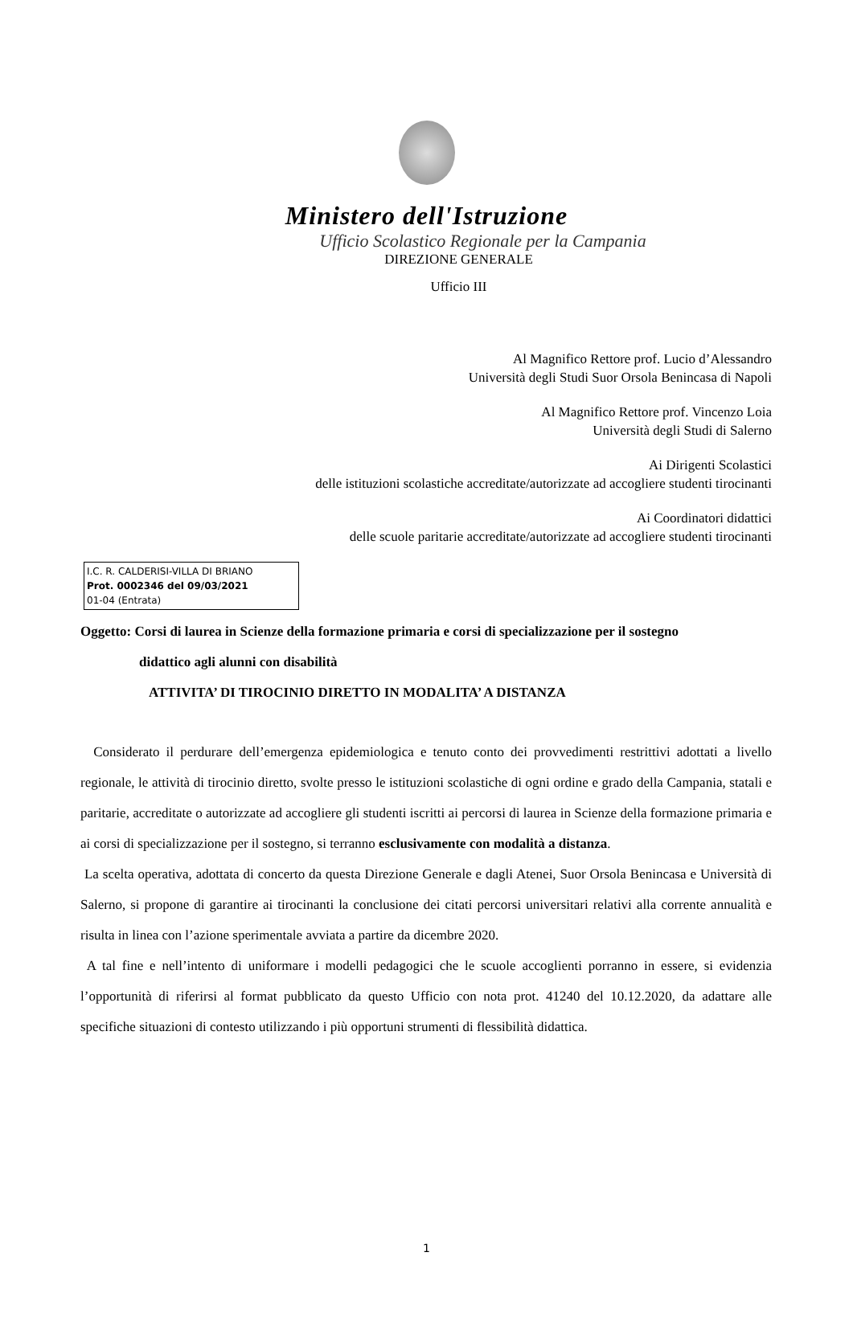Ministero dell'Istruzione
Ufficio Scolastico Regionale per la Campania
DIREZIONE GENERALE
Ufficio III
Al Magnifico Rettore prof. Lucio d’Alessandro
Università degli Studi Suor Orsola Benincasa di Napoli
Al Magnifico Rettore prof. Vincenzo Loia
Università degli Studi di Salerno
Ai Dirigenti Scolastici
delle istituzioni scolastiche accreditate/autorizzate ad accogliere studenti tirocinanti
Ai Coordinatori didattici
delle scuole paritarie accreditate/autorizzate ad accogliere studenti tirocinanti
I.C. R. CALDERISI-VILLA DI BRIANO
Prot. 0002346 del 09/03/2021
01-04 (Entrata)
Oggetto: Corsi di laurea in Scienze della formazione primaria e corsi di specializzazione per il sostegno
didattico agli alunni con disabilità
ATTIVITA’ DI TIROCINIO DIRETTO IN MODALITA’ A DISTANZA
Considerato il perdurare dell’emergenza epidemiologica e tenuto conto dei provvedimenti restrittivi adottati a livello regionale, le attività di tirocinio diretto, svolte presso le istituzioni scolastiche di ogni ordine e grado della Campania, statali e paritarie, accreditate o autorizzate ad accogliere gli studenti iscritti ai percorsi di laurea in Scienze della formazione primaria e ai corsi di specializzazione per il sostegno, si terranno esclusivamente con modalità a distanza.
La scelta operativa, adottata di concerto da questa Direzione Generale e dagli Atenei, Suor Orsola Benincasa e Università di Salerno, si propone di garantire ai tirocinanti la conclusione dei citati percorsi universitari relativi alla corrente annualità e risulta in linea con l’azione sperimentale avviata a partire da dicembre 2020.
A tal fine e nell’intento di uniformare i modelli pedagogici che le scuole accoglienti porranno in essere, si evidenzia l’opportunità di riferirsi al format pubblicato da questo Ufficio con nota prot. 41240 del 10.12.2020, da adattare alle specifiche situazioni di contesto utilizzando i più opportuni strumenti di flessibilità didattica.
1